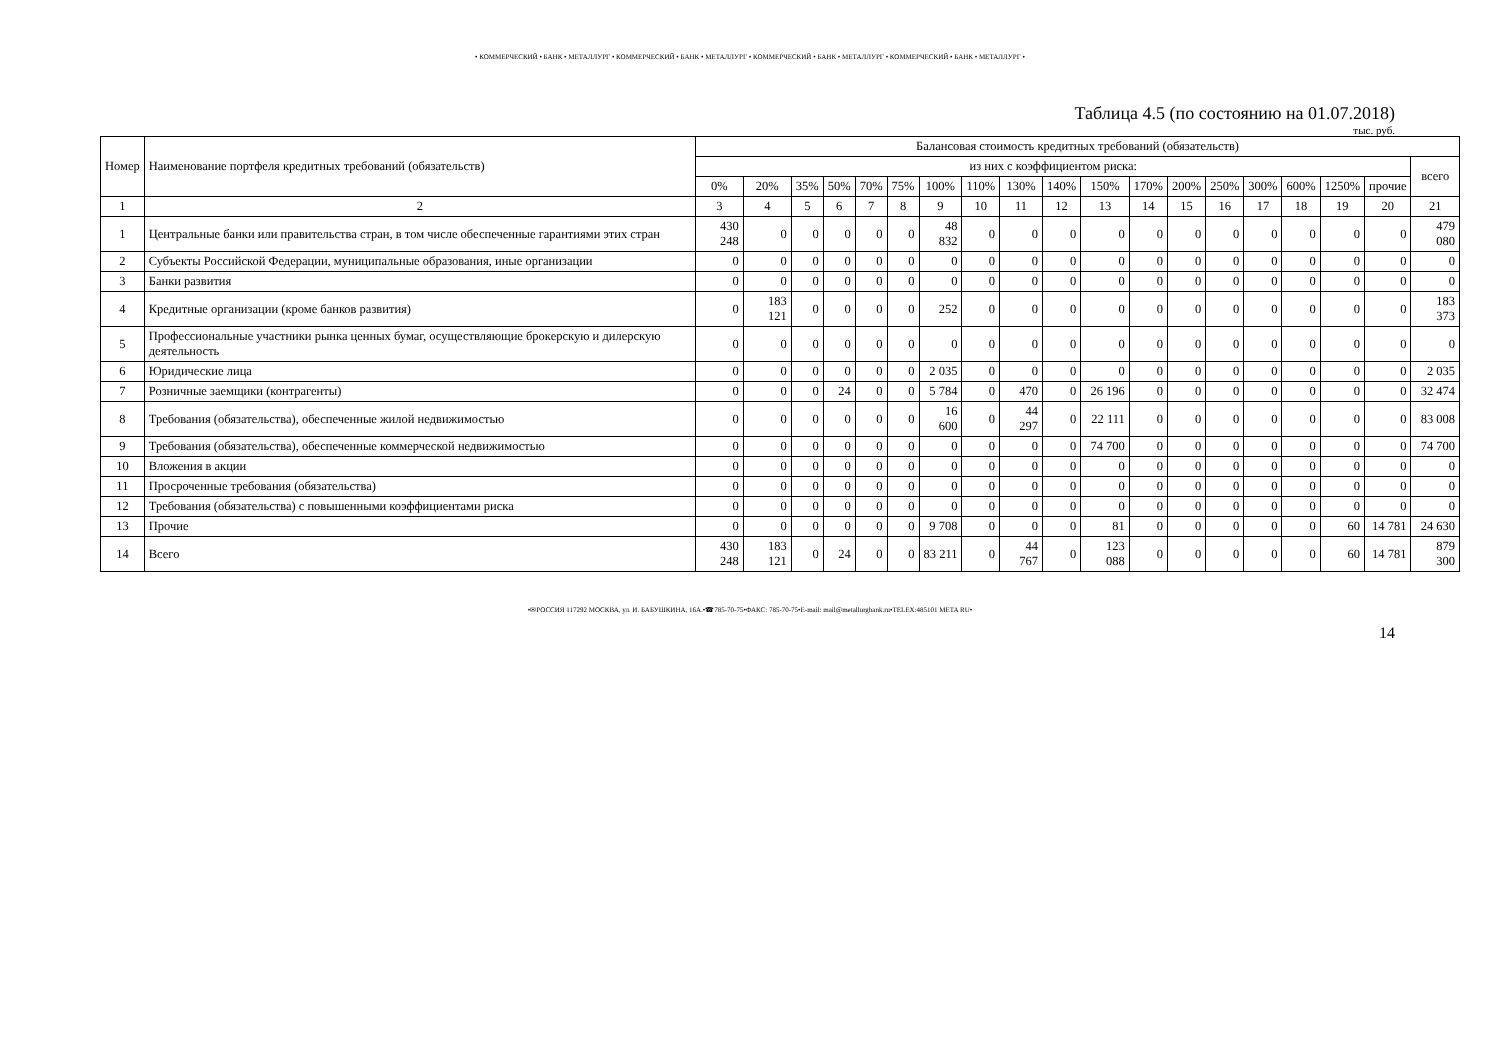• КОММЕРЧЕСКИЙ • БАНК • МЕТАЛЛУРГ • КОММЕРЧЕСКИЙ • БАНК • МЕТАЛЛУРГ • КОММЕРЧЕСКИЙ • БАНК • МЕТАЛЛУРГ • КОММЕРЧЕСКИЙ • БАНК • МЕТАЛЛУРГ •
Таблица 4.5 (по состоянию на 01.07.2018)
тыс. руб.
| Номер | Наименование портфеля кредитных требований (обязательств) | Балансовая стоимость кредитных требований (обязательств) | | | | | | | | | | | | | | | | | | |
| --- | --- | --- | --- | --- | --- | --- | --- | --- | --- | --- | --- | --- | --- | --- | --- | --- | --- | --- | --- | --- |
| | | из них с коэффициентом риска: | | | | | | | | | | | | | | | | | | всего |
| | | 0% | 20% | 35% | 50% | 70% | 75% | 100% | 110% | 130% | 140% | 150% | 170% | 200% | 250% | 300% | 600% | 1250% | прочие | |
| 1 | 2 | 3 | 4 | 5 | 6 | 7 | 8 | 9 | 10 | 11 | 12 | 13 | 14 | 15 | 16 | 17 | 18 | 19 | 20 | 21 |
| 1 | Центральные банки или правительства стран, в том числе обеспеченные гарантиями этих стран | 430 248 | 0 | 0 | 0 | 0 | 0 | 48 832 | 0 | 0 | 0 | 0 | 0 | 0 | 0 | 0 | 0 | 0 | 0 | 479 080 |
| 2 | Субъекты Российской Федерации, муниципальные образования, иные организации | 0 | 0 | 0 | 0 | 0 | 0 | 0 | 0 | 0 | 0 | 0 | 0 | 0 | 0 | 0 | 0 | 0 | 0 | 0 |
| 3 | Банки развития | 0 | 0 | 0 | 0 | 0 | 0 | 0 | 0 | 0 | 0 | 0 | 0 | 0 | 0 | 0 | 0 | 0 | 0 | 0 |
| 4 | Кредитные организации (кроме банков развития) | 0 | 183 121 | 0 | 0 | 0 | 0 | 252 | 0 | 0 | 0 | 0 | 0 | 0 | 0 | 0 | 0 | 0 | 0 | 183 373 |
| 5 | Профессиональные участники рынка ценных бумаг, осуществляющие брокерскую и дилерскую деятельность | 0 | 0 | 0 | 0 | 0 | 0 | 0 | 0 | 0 | 0 | 0 | 0 | 0 | 0 | 0 | 0 | 0 | 0 | 0 |
| 6 | Юридические лица | 0 | 0 | 0 | 0 | 0 | 0 | 2 035 | 0 | 0 | 0 | 0 | 0 | 0 | 0 | 0 | 0 | 0 | 0 | 2 035 |
| 7 | Розничные заемщики (контрагенты) | 0 | 0 | 0 | 24 | 0 | 0 | 5 784 | 0 | 470 | 0 | 26 196 | 0 | 0 | 0 | 0 | 0 | 0 | 0 | 32 474 |
| 8 | Требования (обязательства), обеспеченные жилой недвижимостью | 0 | 0 | 0 | 0 | 0 | 0 | 16 600 | 0 | 44 297 | 0 | 22 111 | 0 | 0 | 0 | 0 | 0 | 0 | 0 | 83 008 |
| 9 | Требования (обязательства), обеспеченные коммерческой недвижимостью | 0 | 0 | 0 | 0 | 0 | 0 | 0 | 0 | 0 | 0 | 74 700 | 0 | 0 | 0 | 0 | 0 | 0 | 0 | 74 700 |
| 10 | Вложения в акции | 0 | 0 | 0 | 0 | 0 | 0 | 0 | 0 | 0 | 0 | 0 | 0 | 0 | 0 | 0 | 0 | 0 | 0 | 0 |
| 11 | Просроченные требования (обязательства) | 0 | 0 | 0 | 0 | 0 | 0 | 0 | 0 | 0 | 0 | 0 | 0 | 0 | 0 | 0 | 0 | 0 | 0 | 0 |
| 12 | Требования (обязательства) с повышенными коэффициентами риска | 0 | 0 | 0 | 0 | 0 | 0 | 0 | 0 | 0 | 0 | 0 | 0 | 0 | 0 | 0 | 0 | 0 | 0 | 0 |
| 13 | Прочие | 0 | 0 | 0 | 0 | 0 | 0 | 9 708 | 0 | 0 | 0 | 81 | 0 | 0 | 0 | 0 | 0 | 60 | 14 781 | 24 630 |
| 14 | Всего | 430 248 | 183 121 | 0 | 24 | 0 | 0 | 83 211 | 0 | 44 767 | 0 | 123 088 | 0 | 0 | 0 | 0 | 0 | 60 | 14 781 | 879 300 |
•✉РОССИЯ 117292 МОСКВА, ул. И. БАБУШКИНА, 16А.•☎785-70-75•ФАКС: 785-70-75•E-mail: mail@metallurgbank.ru•TELEX:485101 META RU•
14